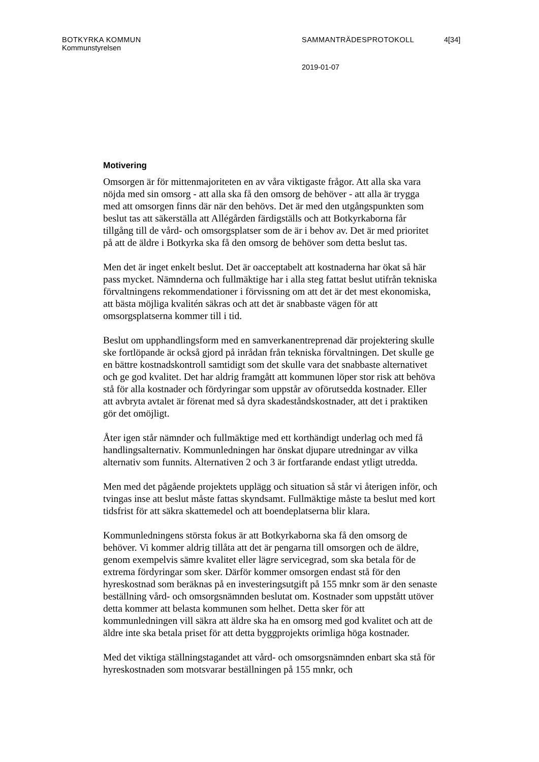BOTKYRKA KOMMUN SAMMANTRÄDESPROTOKOLL 4[34]
Kommunstyrelsen
2019-01-07
Motivering
Omsorgen är för mittenmajoriteten en av våra viktigaste frågor. Att alla ska vara nöjda med sin omsorg - att alla ska få den omsorg de behöver - att alla är trygga med att omsorgen finns där när den behövs. Det är med den utgångspunkten som beslut tas att säkerställa att Allégården färdigställs och att Botkyrkaborna får tillgång till de vård- och omsorgsplatser som de är i behov av. Det är med prioritet på att de äldre i Botkyrka ska få den omsorg de behöver som detta beslut tas.
Men det är inget enkelt beslut. Det är oacceptabelt att kostnaderna har ökat så här pass mycket. Nämnderna och fullmäktige har i alla steg fattat beslut utifrån tekniska förvaltningens rekommendationer i förvissning om att det är det mest ekonomiska, att bästa möjliga kvalitén säkras och att det är snabbaste vägen för att omsorgsplatserna kommer till i tid.
Beslut om upphandlingsform med en samverkanentreprenad där projektering skulle ske fortlöpande är också gjord på inrådan från tekniska förvaltningen. Det skulle ge en bättre kostnadskontroll samtidigt som det skulle vara det snabbaste alternativet och ge god kvalitet. Det har aldrig framgått att kommunen löper stor risk att behöva stå för alla kostnader och fördyringar som uppstår av oförutsedda kostnader. Eller att avbryta avtalet är förenat med så dyra skadeståndskostnader, att det i praktiken gör det omöjligt.
Åter igen står nämnder och fullmäktige med ett korthändigt underlag och med få handlingsalternativ. Kommunledningen har önskat djupare utredningar av vilka alternativ som funnits. Alternativen 2 och 3 är fortfarande endast ytligt utredda.
Men med det pågående projektets upplägg och situation så står vi återigen inför, och tvingas inse att beslut måste fattas skyndsamt. Fullmäktige måste ta beslut med kort tidsfrist för att säkra skattemedel och att boendeplatserna blir klara.
Kommunledningens största fokus är att Botkyrkaborna ska få den omsorg de behöver. Vi kommer aldrig tillåta att det är pengarna till omsorgen och de äldre, genom exempelvis sämre kvalitet eller lägre servicegrad, som ska betala för de extrema fördyringar som sker. Därför kommer omsorgen endast stå för den hyreskostnad som beräknas på en investeringsutgift på 155 mnkr som är den senaste beställning vård- och omsorgsnämnden beslutat om. Kostnader som uppstått utöver detta kommer att belasta kommunen som helhet. Detta sker för att kommunledningen vill säkra att äldre ska ha en omsorg med god kvalitet och att de äldre inte ska betala priset för att detta byggprojekts orimliga höga kostnader.
Med det viktiga ställningstagandet att vård- och omsorgsnämnden enbart ska stå för hyreskostnaden som motsvarar beställningen på 155 mnkr, och